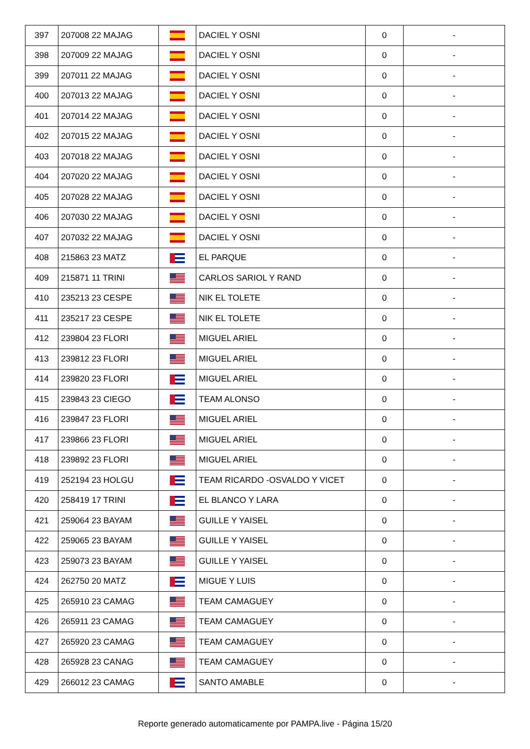| 397 | 207008 22 MAJAG | | DACIEL Y OSNI | 0 | - |
| 398 | 207009 22 MAJAG | | DACIEL Y OSNI | 0 | - |
| 399 | 207011 22 MAJAG | | DACIEL Y OSNI | 0 | - |
| 400 | 207013 22 MAJAG | | DACIEL Y OSNI | 0 | - |
| 401 | 207014 22 MAJAG | | DACIEL Y OSNI | 0 | - |
| 402 | 207015 22 MAJAG | | DACIEL Y OSNI | 0 | - |
| 403 | 207018 22 MAJAG | | DACIEL Y OSNI | 0 | - |
| 404 | 207020 22 MAJAG | | DACIEL Y OSNI | 0 | - |
| 405 | 207028 22 MAJAG | | DACIEL Y OSNI | 0 | - |
| 406 | 207030 22 MAJAG | | DACIEL Y OSNI | 0 | - |
| 407 | 207032 22 MAJAG | | DACIEL Y OSNI | 0 | - |
| 408 | 215863 23 MATZ | | EL PARQUE | 0 | - |
| 409 | 215871 11 TRINI | | CARLOS SARIOL Y RAND | 0 | - |
| 410 | 235213 23 CESPE | | NIK EL TOLETE | 0 | - |
| 411 | 235217 23 CESPE | | NIK EL TOLETE | 0 | - |
| 412 | 239804 23 FLORI | | MIGUEL ARIEL | 0 | - |
| 413 | 239812 23 FLORI | | MIGUEL ARIEL | 0 | - |
| 414 | 239820 23 FLORI | | MIGUEL ARIEL | 0 | - |
| 415 | 239843 23 CIEGO | | TEAM ALONSO | 0 | - |
| 416 | 239847 23 FLORI | | MIGUEL ARIEL | 0 | - |
| 417 | 239866 23 FLORI | | MIGUEL ARIEL | 0 | - |
| 418 | 239892 23 FLORI | | MIGUEL ARIEL | 0 | - |
| 419 | 252194 23 HOLGU | | TEAM RICARDO -OSVALDO Y VICET | 0 | - |
| 420 | 258419 17 TRINI | | EL BLANCO Y LARA | 0 | - |
| 421 | 259064 23 BAYAM | | GUILLE Y YAISEL | 0 | - |
| 422 | 259065 23 BAYAM | | GUILLE Y YAISEL | 0 | - |
| 423 | 259073 23 BAYAM | | GUILLE Y YAISEL | 0 | - |
| 424 | 262750 20 MATZ | | MIGUE Y LUIS | 0 | - |
| 425 | 265910 23 CAMAG | | TEAM CAMAGUEY | 0 | - |
| 426 | 265911 23 CAMAG | | TEAM CAMAGUEY | 0 | - |
| 427 | 265920 23 CAMAG | | TEAM CAMAGUEY | 0 | - |
| 428 | 265928 23 CANAG | | TEAM CAMAGUEY | 0 | - |
| 429 | 266012 23 CAMAG | | SANTO AMABLE | 0 | - |
Reporte generado automaticamente por PAMPA.live - Página 15/20